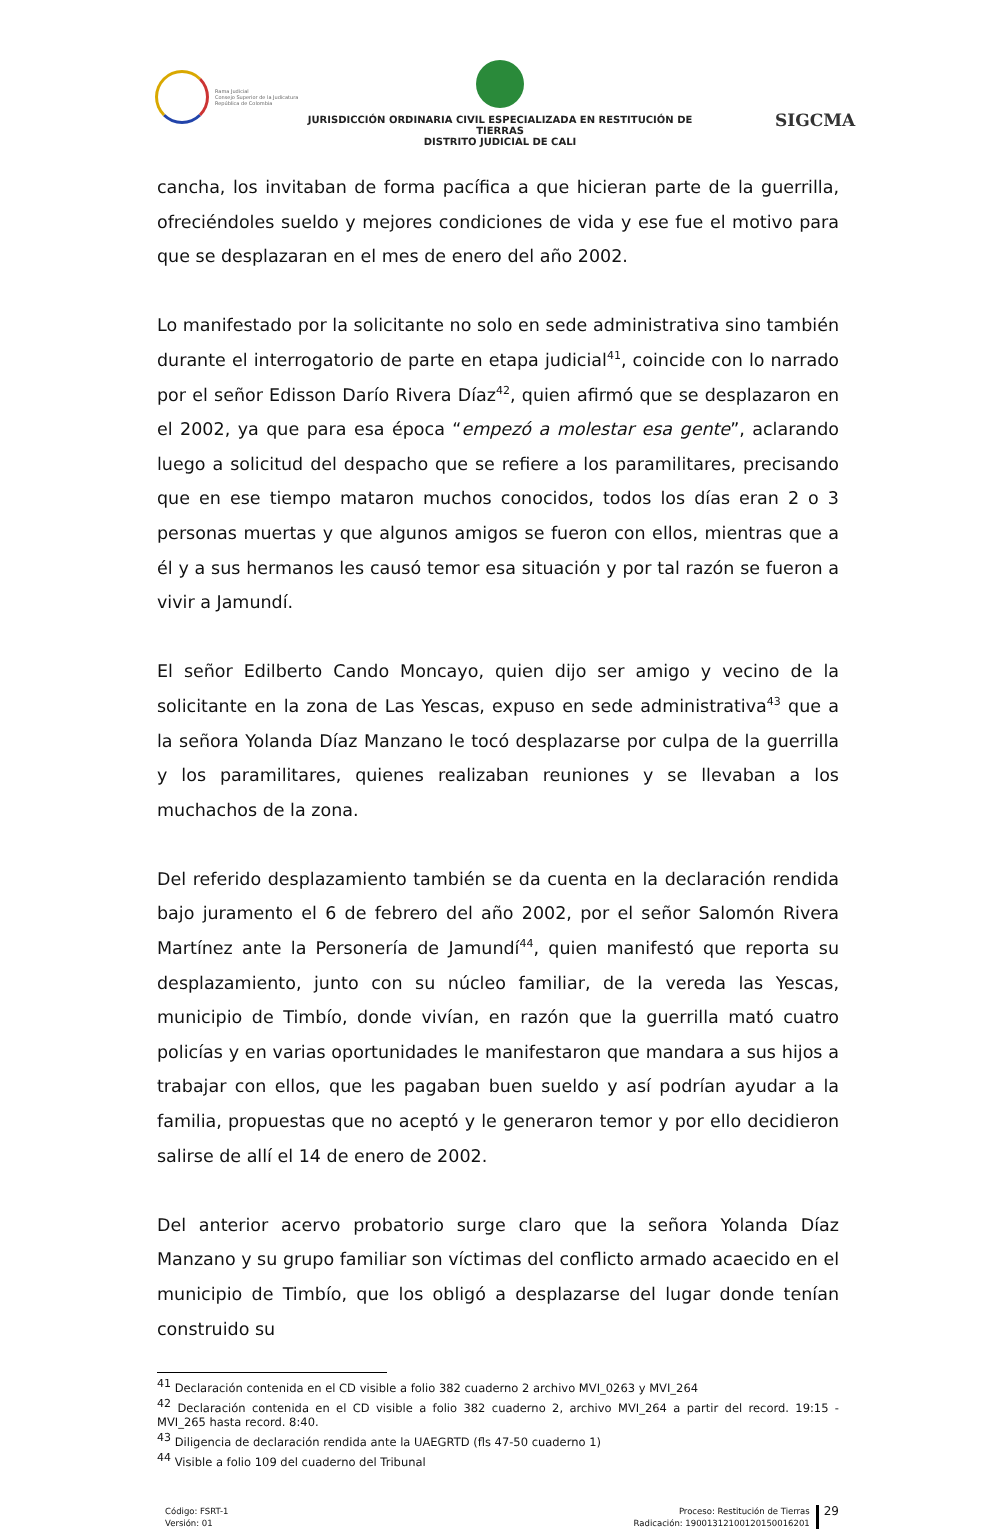Rama Judicial
Consejo Superior de la Judicatura
República de Colombia
JURISDICCIÓN ORDINARIA CIVIL ESPECIALIZADA EN RESTITUCIÓN DE TIERRAS
DISTRITO JUDICIAL DE CALI
SIGCMA
cancha, los invitaban de forma pacífica a que hicieran parte de la guerrilla, ofreciéndoles sueldo y mejores condiciones de vida y ese fue el motivo para que se desplazaran en el mes de enero del año 2002.
Lo manifestado por la solicitante no solo en sede administrativa sino también durante el interrogatorio de parte en etapa judicial<sup>41</sup>, coincide con lo narrado por el señor Edisson Darío Rivera Díaz<sup>42</sup>, quien afirmó que se desplazaron en el 2002, ya que para esa época “empezó a molestar esa gente”, aclarando luego a solicitud del despacho que se refiere a los paramilitares, precisando que en ese tiempo mataron muchos conocidos, todos los días eran 2 o 3 personas muertas y que algunos amigos se fueron con ellos, mientras que a él y a sus hermanos les causó temor esa situación y por tal razón se fueron a vivir a Jamundí.
El señor Edilberto Cando Moncayo, quien dijo ser amigo y vecino de la solicitante en la zona de Las Yescas, expuso en sede administrativa<sup>43</sup> que a la señora Yolanda Díaz Manzano le tocó desplazarse por culpa de la guerrilla y los paramilitares, quienes realizaban reuniones y se llevaban a los muchachos de la zona.
Del referido desplazamiento también se da cuenta en la declaración rendida bajo juramento el 6 de febrero del año 2002, por el señor Salomón Rivera Martínez ante la Personería de Jamundí<sup>44</sup>, quien manifestó que reporta su desplazamiento, junto con su núcleo familiar, de la vereda las Yescas, municipio de Timbío, donde vivían, en razón que la guerrilla mató cuatro policías y en varias oportunidades le manifestaron que mandara a sus hijos a trabajar con ellos, que les pagaban buen sueldo y así podrían ayudar a la familia, propuestas que no aceptó y le generaron temor y por ello decidieron salirse de allí el 14 de enero de 2002.
Del anterior acervo probatorio surge claro que la señora Yolanda Díaz Manzano y su grupo familiar son víctimas del conflicto armado acaecido en el municipio de Timbío, que los obligó a desplazarse del lugar donde tenían construido su
<sup>41</sup> Declaración contenida en el CD visible a folio 382 cuaderno 2 archivo MVI_0263 y MVI_264
<sup>42</sup> Declaración contenida en el CD visible a folio 382 cuaderno 2, archivo MVI_264 a partir del record. 19:15 - MVI_265 hasta record. 8:40.
<sup>43</sup> Diligencia de declaración rendida ante la UAEGRTD (fls 47-50 cuaderno 1)
<sup>44</sup> Visible a folio 109 del cuaderno del Tribunal
Código: FSRT-1
Versión: 01
Proceso: Restitución de Tierras
Radicación: 19001312100120150016201
29